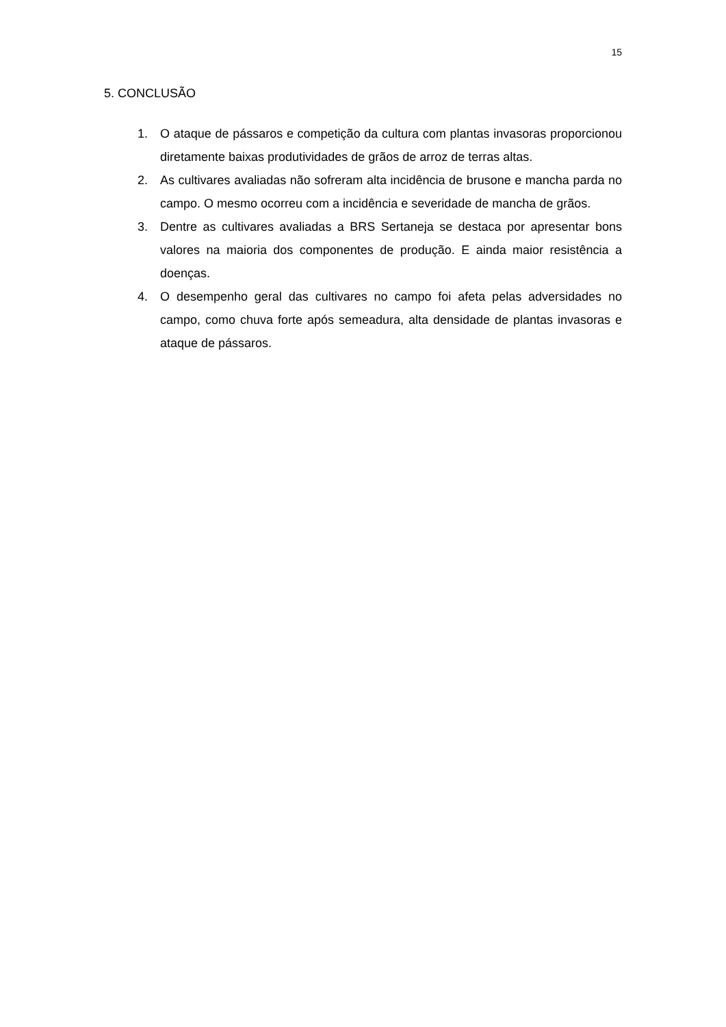15
5. CONCLUSÃO
1. O ataque de pássaros e competição da cultura com plantas invasoras proporcionou diretamente baixas produtividades de grãos de arroz de terras altas.
2. As cultivares avaliadas não sofreram alta incidência de brusone e mancha parda no campo. O mesmo ocorreu com a incidência e severidade de mancha de grãos.
3. Dentre as cultivares avaliadas a BRS Sertaneja se destaca por apresentar bons valores na maioria dos componentes de produção. E ainda maior resistência a doenças.
4. O desempenho geral das cultivares no campo foi afeta pelas adversidades no campo, como chuva forte após semeadura, alta densidade de plantas invasoras e ataque de pássaros.